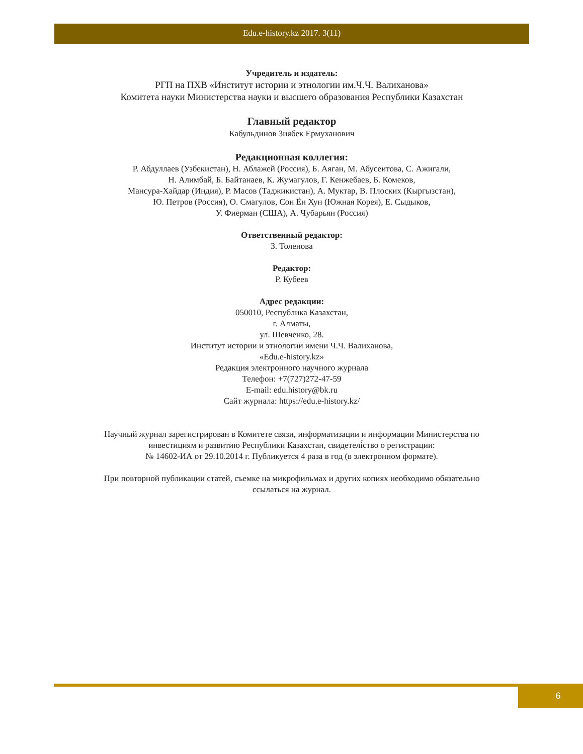Edu.e-history.kz 2017. 3(11)
Учредитель и издатель:
РГП на ПХВ «Институт истории и этнологии им.Ч.Ч. Валиханова»
Комитета науки Министерства науки и высшего образования Республики Казахстан
Главный редактор
Кабульдинов Зиябек Ермуханович
Редакционная коллегия:
Р. Абдуллаев (Узбекистан), Н. Аблажей (Россия), Б. Аяган, М. Абусеитова, С. Ажигали,
Н. Алимбай, Б. Байтанаев, К. Жумагулов, Г. Кенжебаев, Б. Комеков,
Мансура-Хайдар (Индия), Р. Масов (Таджикистан), А. Муктар, В. Плоских (Кыргызстан),
Ю. Петров (Россия), О. Смагулов, Сон Ён Хун (Южная Корея), Е. Сыдыков,
У. Фиерман (США), А. Чубарьян (Россия)
Ответственный редактор:
З. Толенова
Редактор:
Р. Кубеев
Адрес редакции:
050010, Республика Казахстан,
г. Алматы,
ул. Шевченко, 28.
Институт истории и этнологии имени Ч.Ч. Валиханова,
«Edu.e-history.kz»
Редакция электронного научного журнала
Телефон: +7(727)272-47-59
E-mail: edu.history@bk.ru
Сайт журнала: https://edu.e-history.kz/
Научный журнал зарегистрирован в Комитете связи, информатизации и информации Министерства по
инвестициям и развитию Республики Казахстан, свидетелі́ство о регистрации:
№ 14602-ИА от 29.10.2014 г. Публикуется 4 раза в год (в электронном формате).
При повторной публикации статей, съемке на микрофильмах и других копиях необходимо обязательно
ссылаться на журнал.
6